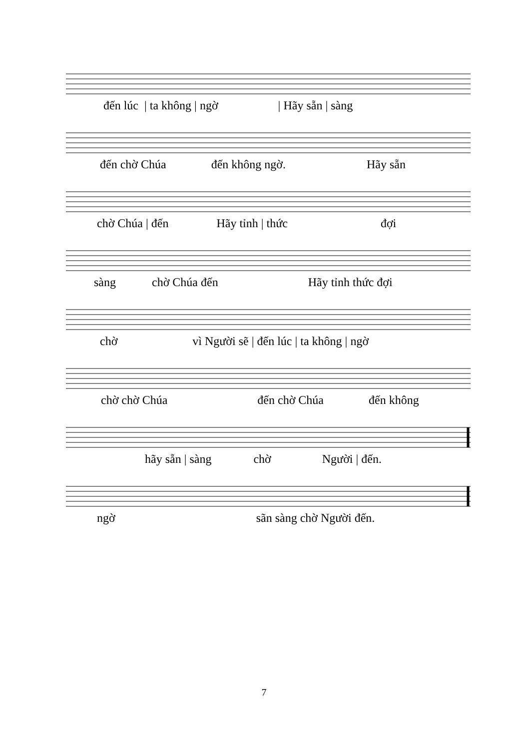đến lúc | ta không | ngờ | Hãy sẵn | sàng
đến chờ Chúa đến không ngờ. Hãy sẵn
chờ Chúa | đến Hãy tỉnh | thức đợi
sàng chờ Chúa đến Hãy tỉnh thức đợi
chờ vì Người sẽ | đến lúc | ta không | ngờ
chờ chờ Chúa đến chờ Chúa đến không
hãy sẵn | sàng chờ Người | đến.
ngờ sãn sàng chờ Người đến.
7